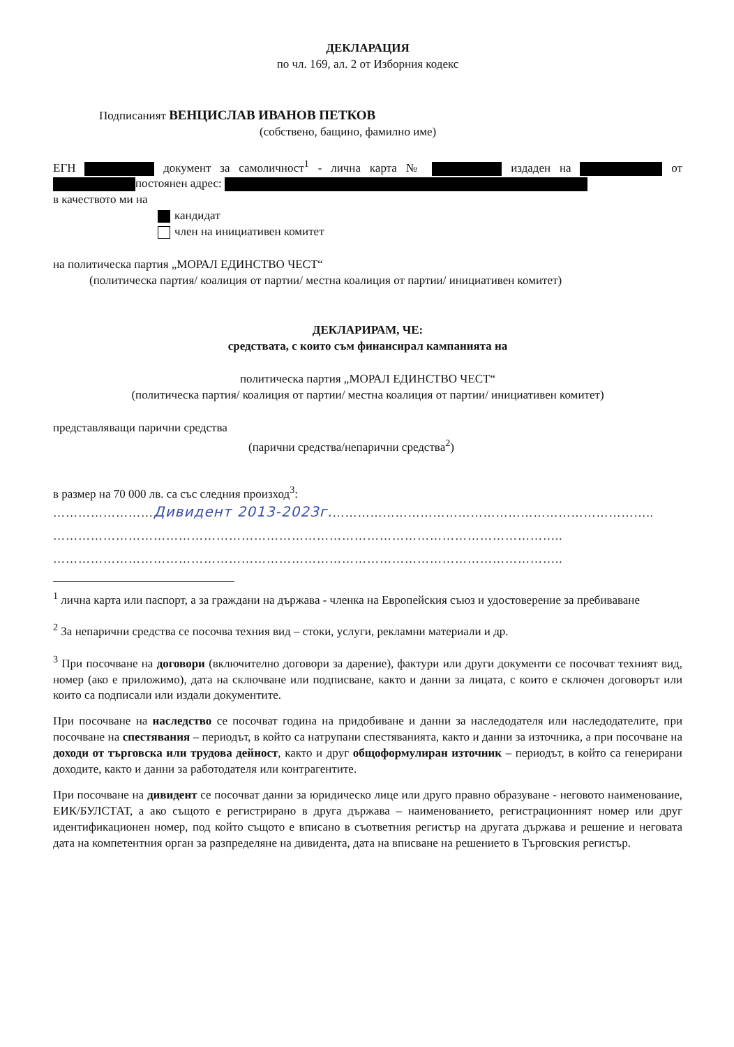ДЕКЛАРАЦИЯ
по чл. 169, ал. 2 от Изборния кодекс
Подписаният ВЕНЦИСЛАВ ИВАНОВ ПЕТКОВ
(собствено, бащино, фамилно име)
ЕГН документ за самоличност<sup>1</sup> - лична карта № издаден на от постоянен адрес:
в качеството ми на
кандидат
член на инициативен комитет
на политическа партия „МОРАЛ ЕДИНСТВО ЧЕСТ“
(политическа партия/ коалиция от партии/ местна коалиция от партии/ инициативен комитет)
ДЕКЛАРИРАМ, ЧЕ:
средствата, с които съм финансирал кампанията на
политическа партия „МОРАЛ ЕДИНСТВО ЧЕСТ“
(политическа партия/ коалиция от партии/ местна коалиция от партии/ инициативен комитет)
представляващи парични средства
(парични средства/непарични средства<sup>2</sup>)
в размер на 70 000 лв. са със следния произход<sup>3</sup>:
……………………Дивидент 2013-2023г.…………………………………………………………………..
…………………………………………………………………………………………………………..
…………………………………………………………………………………………………………..
<sup>1</sup> лична карта или паспорт, а за граждани на държава - членка на Европейския съюз и удостоверение за пребиваване
<sup>2</sup> За непарични средства се посочва техния вид – стоки, услуги, рекламни материали и др.
<sup>3</sup> При посочване на договори (включително договори за дарение), фактури или други документи се посочват техният вид, номер (ако е приложимо), дата на сключване или подписване, както и данни за лицата, с които е сключен договорът или които са подписали или издали документите.
При посочване на наследство се посочват година на придобиване и данни за наследодателя или наследодателите, при посочване на спестявания – периодът, в който са натрупани спестяванията, както и данни за източника, а при посочване на доходи от търговска или трудова дейност, както и друг общоформулиран източник – периодът, в който са генерирани доходите, както и данни за работодателя или контрагентите.
При посочване на дивидент се посочват данни за юридическо лице или друго правно образуване - неговото наименование, ЕИК/БУЛСТАТ, а ако същото е регистрирано в друга държава – наименованието, регистрационният номер или друг идентификационен номер, под който същото е вписано в съответния регистър на другата държава и решение и неговата дата на компетентния орган за разпределяне на дивидента, дата на вписване на решението в Търговския регистър.